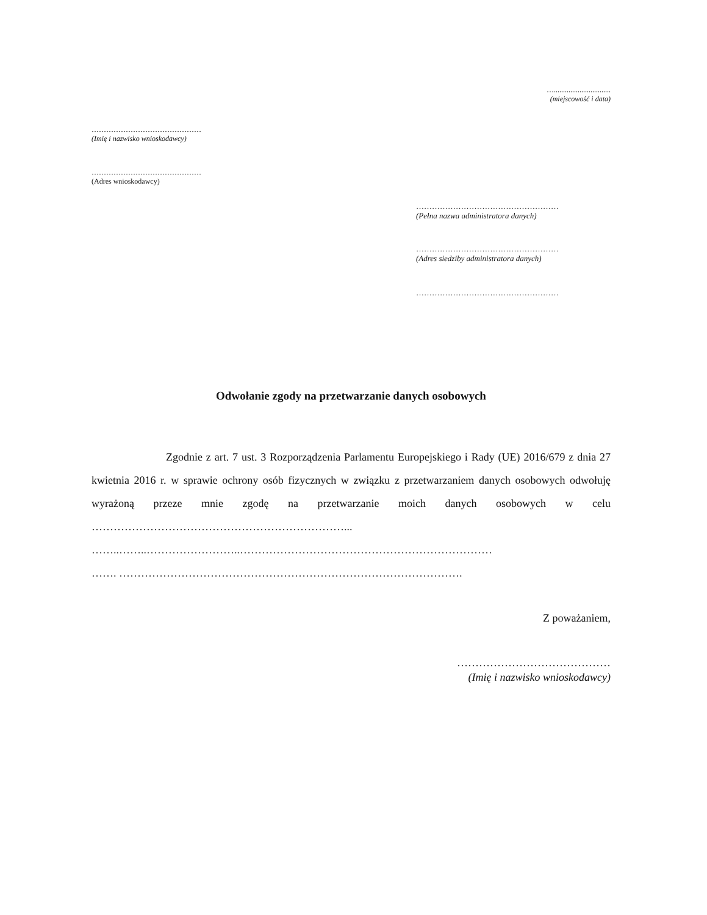…...............................
(miejscowość i data)
………………………………………
(Imię i nazwisko wnioskodawcy)
………………………………………
(Adres wnioskodawcy)
………………………………………………
(Pełna nazwa administratora danych)
………………………………………………
(Adres siedziby administratora danych)
………………………………………………
Odwołanie zgody na przetwarzanie danych osobowych
Zgodnie z art. 7 ust. 3 Rozporządzenia Parlamentu Europejskiego i Rady (UE) 2016/679 z dnia 27 kwietnia 2016 r. w sprawie ochrony osób fizycznych w związku z przetwarzaniem danych osobowych odwołuję wyrażoną przeze mnie zgodę na przetwarzanie moich danych osobowych w celu ……………………………………………………………...
……..……..……………………..……………………………………………………………
……. ………………………………………………………………………………….
Z poważaniem,
……………………………………
(Imię i nazwisko wnioskodawcy)